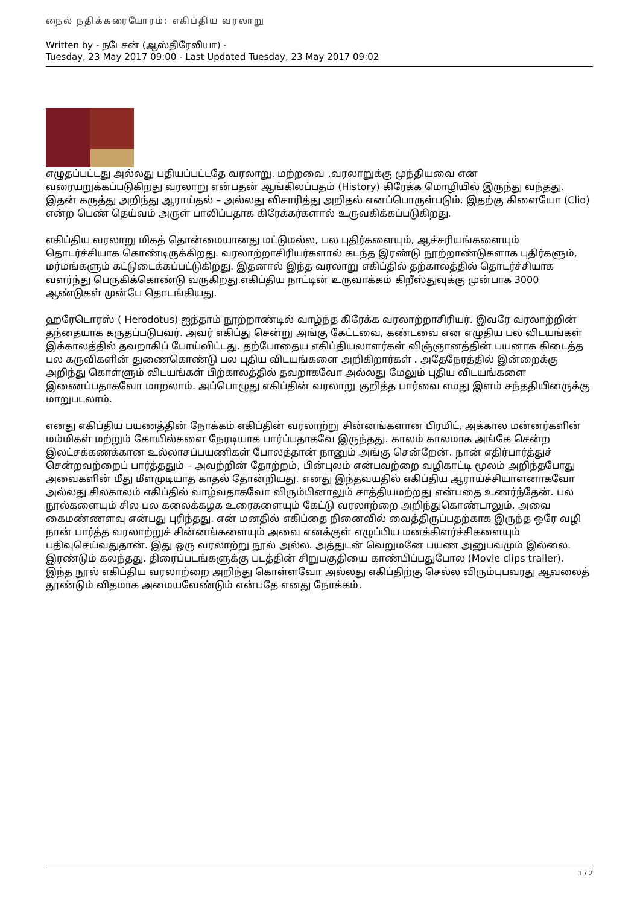நைல் நதிக்கரையோரம்: எகிப்திய வரலாறு
Written by - நடேசன் (ஆஸ்திரேலியா) -
Tuesday, 23 May 2017 09:00 - Last Updated Tuesday, 23 May 2017 09:02
எழுதப்பட்டது அல்லது பதியப்பட்டதே வரலாறு. மற்றவை ,வரலாறுக்கு முந்தியவை என வரையறுக்கப்படுகிறது வரலாறு என்பதன் ஆங்கிலப்பதம் (History) கிரேக்க மொழியில் இருந்து வந்தது. இதன் கருத்து அறிந்து ஆராய்தல் – அல்லது விசாரித்து அறிதல் எனப்பொருள்படும். இதற்கு கிளையோ (Clio) என்ற பெண் தெய்வம் அருள் பாலிப்பதாக கிரேக்கர்களால் உருவகிக்கப்படுகிறது.
எகிப்திய வரலாறு மிகத் தொன்மையானது மட்டுமல்ல, பல புதிர்களையும், ஆச்சரியங்களையும் தொடர்ச்சியாக கொண்டிருக்கிறது. வரலாற்றாசிரியர்களால் கடந்த இரண்டு நூற்றாண்டுகளாக புதிர்களும், மர்மங்களும் கட்டுடைக்கப்பட்டுகிறது. இதனால் இந்த வரலாறு எகிப்தில் தற்காலத்தில் தொடர்ச்சியாக வளர்ந்து பெருகிக்கொண்டு வருகிறது.எகிப்திய நாட்டின் உருவாக்கம் கிறீஸ்துவுக்கு முன்பாக 3000 ஆண்டுகள் முன்பே தொடங்கியது.
ஹரேடொரஸ் ( Herodotus) ஐந்தாம் நூற்றாண்டில் வாழ்ந்த கிரேக்க வரலாற்றாசிரியர். இவரே வரலாற்றின் தந்தையாக கருதப்படுபவர். அவர் எகிப்து சென்று அங்கு கேட்டவை, கண்டவை என எழுதிய பல விடயங்கள் இக்காலத்தில் தவறாகிப் போய்விட்டது. தற்போதைய எகிப்தியலாளர்கள் விஞ்ஞானத்தின் பயனாக கிடைத்த பல கருவிகளின் துணைகொண்டு பல புதிய விடயங்களை அறிகிறார்கள் . அதேநேரத்தில் இன்றைக்கு அறிந்து கொள்ளும் விடயங்கள் பிற்காலத்தில் தவறாகவோ அல்லது மேலும் புதிய விடயங்களை இணைப்பதாகவோ மாறலாம். அப்பொழுது எகிப்தின் வரலாறு குறித்த பார்வை எமது இளம் சந்ததியினருக்கு மாறுபடலாம்.
எனது எகிப்திய பயணத்தின் நோக்கம் எகிப்தின் வரலாற்று சின்னங்களான பிரமிட், அக்கால மன்னர்களின் மம்மிகள் மற்றும் கோயில்களை நேரடியாக பார்ப்பதாகவே இருந்தது. காலம் காலமாக அங்கே சென்ற இலட்சக்கணக்கான உல்லாசப்பயணிகள் போலத்தான் நானும் அங்கு சென்றேன். நான் எதிர்பார்த்துச் சென்றவற்றைப் பார்த்ததும் – அவற்றின் தோற்றம், பின்புலம் என்பவற்றை வழிகாட்டி மூலம் அறிந்தபோது அவைகளின் மீது மீளமுடியாத காதல் தோன்றியது. எனது இந்தவயதில் எகிப்திய ஆராய்ச்சியாளனாகவோ அல்லது சிலகாலம் எகிப்தில் வாழ்வதாகவோ விரும்பினாலும் சாத்தியமற்றது என்பதை உணர்ந்தேன். பல நூல்களையும் சில பல கலைக்கழக உரைகளையும் கேட்டு வரலாற்றை அறிந்துகொண்டாலும், அவை கைமண்ணளவு என்பது புரிந்தது. என் மனதில் எகிப்தை நினைவில் வைத்திருப்பதற்காக இருந்த ஒரே வழி நான் பார்த்த வரலாற்றுச் சின்னங்களையும் அவை எனக்குள் எழுப்பிய மனக்கிளர்ச்சிகளையும் பதிவுசெய்வதுதான். இது ஒரு வரலாற்று நூல் அல்ல. அத்துடன் வெறுமனே பயண அனுபவமும் இல்லை. இரண்டும் கலந்தது. திரைப்படங்களுக்கு படத்தின் சிறுபகுதியை காண்பிப்பதுபோல (Movie clips trailer). இந்த நூல் எகிப்திய வரலாற்றை அறிந்து கொள்ளவோ அல்லது எகிப்திற்கு செல்ல விரும்புபவரது ஆவலைத் தூண்டும் விதமாக அமையவேண்டும் என்பதே எனது நோக்கம்.
1 / 2